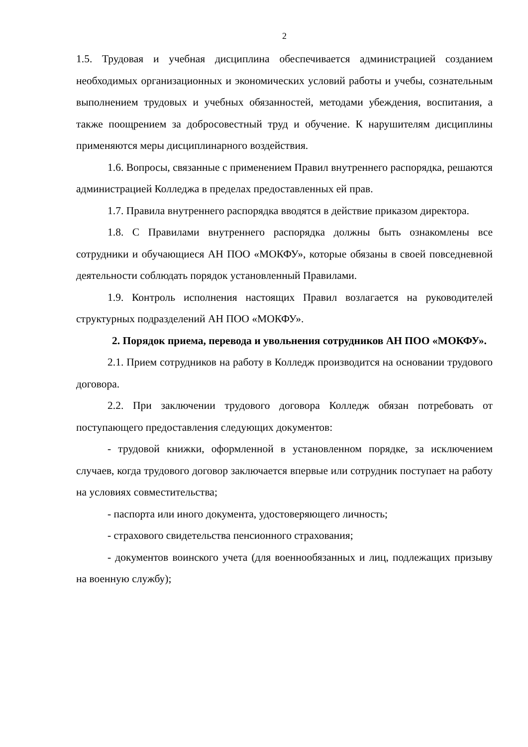2
1.5. Трудовая и учебная дисциплина обеспечивается администрацией созданием необходимых организационных и экономических условий работы и учебы, сознательным выполнением трудовых и учебных обязанностей, методами убеждения, воспитания, а также поощрением за добросовестный труд и обучение. К нарушителям дисциплины применяются меры дисциплинарного воздействия.
1.6. Вопросы, связанные с применением Правил внутреннего распорядка, решаются администрацией Колледжа в пределах предоставленных ей прав.
1.7. Правила внутреннего распорядка вводятся в действие приказом директора.
1.8. С Правилами внутреннего распорядка должны быть ознакомлены все сотрудники и обучающиеся АН ПОО «МОКФУ», которые обязаны в своей повседневной деятельности соблюдать порядок установленный Правилами.
1.9. Контроль исполнения настоящих Правил возлагается на руководителей структурных подразделений АН ПОО «МОКФУ».
2. Порядок приема, перевода и увольнения сотрудников АН ПОО «МОКФУ».
2.1. Прием сотрудников на работу в Колледж производится на основании трудового договора.
2.2. При заключении трудового договора Колледж обязан потребовать от поступающего предоставления следующих документов:
- трудовой книжки, оформленной в установленном порядке, за исключением случаев, когда трудового договор заключается впервые или сотрудник поступает на работу на условиях совместительства;
- паспорта или иного документа, удостоверяющего личность;
- страхового свидетельства пенсионного страхования;
- документов воинского учета (для военнообязанных и лиц, подлежащих призыву на военную службу);